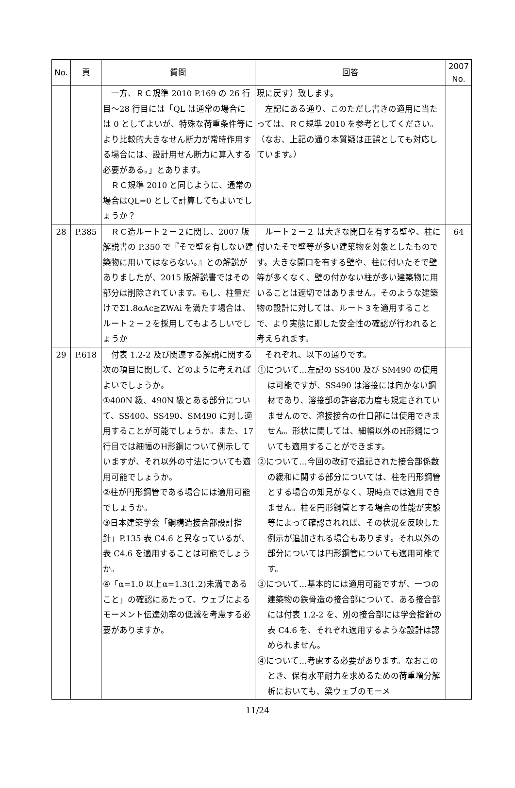| No. | 頁 | 質問 | 回答 | 2007 No. |
| --- | --- | --- | --- | --- |
| | | 一方、ＲＣ規準 2010 P.169 の 26 行目～28 行目には「QL は通常の場合には 0 としてよいが、特殊な荷重条件等により比較的大きなせん断力が常時作用する場合には、設計用せん断力に算入する必要がある。」とあります。 ＲＣ規準 2010 と同じように、通常の場合はQL=0 として計算してもよいでしょうか？ | 現に戻す）致します。 左記にある通り、このただし書きの適用に当たっては、ＲＣ規準 2010 を参考としてください。 （なお、上記の通り本質疑は正誤としても対応しています。） | |
| 28 | P.385 | ＲＣ造ルート２－２に関し、2007 版解説書の P.350 で『そで壁を有しない建築物に用いてはならない。』との解説がありましたが、2015 版解説書ではその部分は削除されています。もし、柱量だけでΣ1.8αAc≧ZWAi を満たす場合は、ルート２－２を採用してもよろしいでしょうか | ルート２－２ は大きな開口を有する壁や、柱に付いたそで壁等が多い建築物を対象としたものです。大きな開口を有する壁や、柱に付いたそで壁等が多くなく、壁の付かない柱が多い建築物に用いることは適切ではありません。そのような建築物の設計に対しては、ルート３を適用することで、より実態に即した安全性の確認が行われると考えられます。 | 64 |
| 29 | P.618 | 付表 1.2-2 及び関連する解説に関する次の項目に関して、どのように考えればよいでしょうか。 ①400N 級、490N 級とある部分について、SS400、SS490、SM490 に対し適用することが可能でしょうか。また、17 行目では細幅のH形鋼について例示していますが、それ以外の寸法についても適用可能でしょうか。 ②柱が円形鋼管である場合には適用可能でしょうか。 ③日本建築学会「鋼構造接合部設計指針」P.135 表 C4.6 と異なっているが、表 C4.6 を適用することは可能でしょうか。 ④「α=1.0 以上α=1.3(1.2)未満であること」の確認にあたって、ウェブによるモーメント伝達効率の低減を考慮する必要がありますか。 | それぞれ、以下の通りです。 ①について…左記の SS400 及び SM490 の使用は可能ですが、SS490 は溶接には向かない鋼材であり、溶接部の許容応力度も規定されていませんので、溶接接合の仕口部には使用できません。形状に関しては、細幅以外のH形鋼についても適用することができます。 ②について…今回の改訂で追記された接合部係数の緩和に関する部分については、柱を円形鋼管とする場合の知見がなく、現時点では適用できません。柱を円形鋼管とする場合の性能が実験等によって確認されれば、その状況を反映した例示が追加される場合もあります。それ以外の部分については円形鋼管についても適用可能です。 ③について…基本的には適用可能ですが、一つの建築物の鉄骨造の接合部について、ある接合部には付表 1.2-2 を、別の接合部には学会指針の表 C4.6 を、それぞれ適用するような設計は認められません。 ④について…考慮する必要があります。なおこのとき、保有水平耐力を求めるための荷重増分解析においても、梁ウェブのモーメ | |
11/24